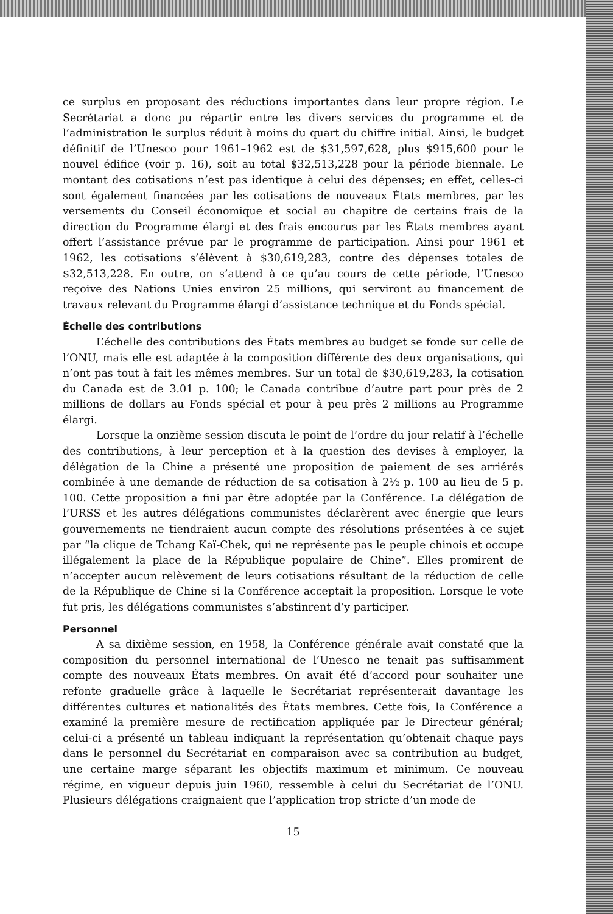ce surplus en proposant des réductions importantes dans leur propre région. Le Secrétariat a donc pu répartir entre les divers services du programme et de l’administration le surplus réduit à moins du quart du chiffre initial. Ainsi, le budget définitif de l’Unesco pour 1961–1962 est de $31,597,628, plus $915,600 pour le nouvel édifice (voir p. 16), soit au total $32,513,228 pour la période biennale. Le montant des cotisations n’est pas identique à celui des dépenses; en effet, celles-ci sont également financées par les cotisations de nouveaux États membres, par les versements du Conseil économique et social au chapitre de certains frais de la direction du Programme élargi et des frais encourus par les États membres ayant offert l’assistance prévue par le programme de participation. Ainsi pour 1961 et 1962, les cotisations s’élèvent à $30,619,283, contre des dépenses totales de $32,513,228. En outre, on s’attend à ce qu’au cours de cette période, l’Unesco reçoive des Nations Unies environ 25 millions, qui serviront au financement de travaux relevant du Programme élargi d’assistance technique et du Fonds spécial.
Échelle des contributions
L’échelle des contributions des États membres au budget se fonde sur celle de l’ONU, mais elle est adaptée à la composition différente des deux organisations, qui n’ont pas tout à fait les mêmes membres. Sur un total de $30,619,283, la cotisation du Canada est de 3.01 p. 100; le Canada contribue d’autre part pour près de 2 millions de dollars au Fonds spécial et pour à peu près 2 millions au Programme élargi.
Lorsque la onzième session discuta le point de l’ordre du jour relatif à l’échelle des contributions, à leur perception et à la question des devises à employer, la délégation de la Chine a présenté une proposition de paiement de ses arriérés combinée à une demande de réduction de sa cotisation à 2½ p. 100 au lieu de 5 p. 100. Cette proposition a fini par être adoptée par la Conférence. La délégation de l’URSS et les autres délégations communistes déclarèrent avec énergie que leurs gouvernements ne tiendraient aucun compte des résolutions présentées à ce sujet par “la clique de Tchang Kaï-Chek, qui ne représente pas le peuple chinois et occupe illégalement la place de la République populaire de Chine”. Elles promirent de n’accepter aucun relèvement de leurs cotisations résultant de la réduction de celle de la République de Chine si la Conférence acceptait la proposition. Lorsque le vote fut pris, les délégations communistes s’abstinrent d’y participer.
Personnel
A sa dixième session, en 1958, la Conférence générale avait constaté que la composition du personnel international de l’Unesco ne tenait pas suffisamment compte des nouveaux États membres. On avait été d’accord pour souhaiter une refonte graduelle grâce à laquelle le Secrétariat représenterait davantage les différentes cultures et nationalités des États membres. Cette fois, la Conférence a examiné la première mesure de rectification appliquée par le Directeur général; celui-ci a présenté un tableau indiquant la représentation qu’obtenait chaque pays dans le personnel du Secrétariat en comparaison avec sa contribution au budget, une certaine marge séparant les objectifs maximum et minimum. Ce nouveau régime, en vigueur depuis juin 1960, ressemble à celui du Secrétariat de l’ONU. Plusieurs délégations craignaient que l’application trop stricte d’un mode de
15